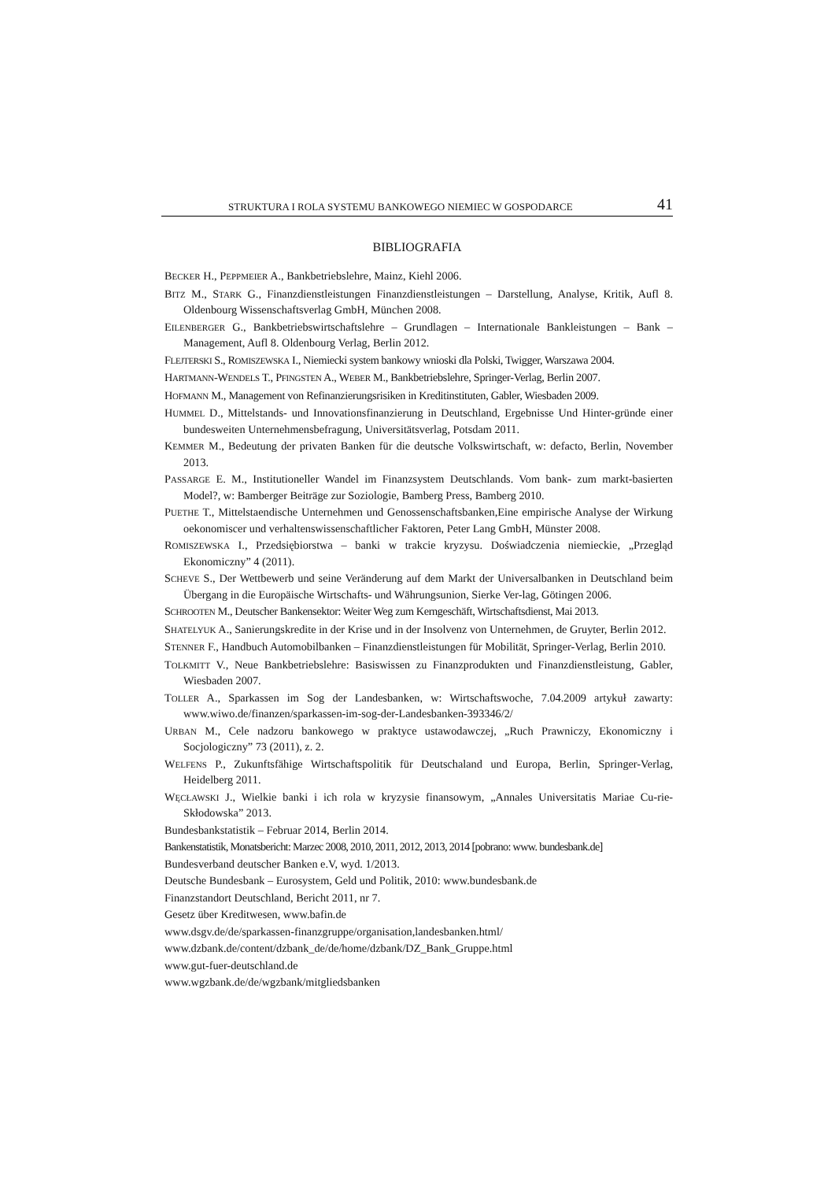STRUKTURA I ROLA SYSTEMU BANKOWEGO NIEMIEC W GOSPODARCE 41
BIBLIOGRAFIA
BECKER H., PEPPMEIER A., Bankbetriebslehre, Mainz, Kiehl 2006.
BITZ M., STARK G., Finanzdienstleistungen Finanzdienstleistungen – Darstellung, Analyse, Kritik, Aufl 8. Oldenbourg Wissenschaftsverlag GmbH, München 2008.
EILENBERGER G., Bankbetriebswirtschaftslehre – Grundlagen – Internationale Bankleistungen – Bank – Management, Aufl 8. Oldenbourg Verlag, Berlin 2012.
FLEJTERSKI S., ROMISZEWSKA I., Niemiecki system bankowy wnioski dla Polski, Twigger, Warszawa 2004.
HARTMANN-WENDELS T., PFINGSTEN A., WEBER M., Bankbetriebslehre, Springer-Verlag, Berlin 2007.
HOFMANN M., Management von Refinanzierungsrisiken in Kreditinstituten, Gabler, Wiesbaden 2009.
HUMMEL D., Mittelstands- und Innovationsfinanzierung in Deutschland, Ergebnisse Und Hinter-gründe einer bundesweiten Unternehmensbefragung, Universitätsverlag, Potsdam 2011.
KEMMER M., Bedeutung der privaten Banken für die deutsche Volkswirtschaft, w: defacto, Berlin, November 2013.
PASSARGE E. M., Institutioneller Wandel im Finanzsystem Deutschlands. Vom bank- zum markt-basierten Model?, w: Bamberger Beiträge zur Soziologie, Bamberg Press, Bamberg 2010.
PUETHE T., Mittelstaendische Unternehmen und Genossenschaftsbanken,Eine empirische Analyse der Wirkung oekonomiscer und verhaltenswissenschaftlicher Faktoren, Peter Lang GmbH, Münster 2008.
ROMISZEWSKA I., Przedsiębiorstwa – banki w trakcie kryzysu. Doświadczenia niemieckie, „Przegląd Ekonomiczny” 4 (2011).
SCHEVE S., Der Wettbewerb und seine Veränderung auf dem Markt der Universalbanken in Deutschland beim Übergang in die Europäische Wirtschafts- und Währungsunion, Sierke Ver-lag, Götingen 2006.
SCHROOTEN M., Deutscher Bankensektor: Weiter Weg zum Kerngeschäft, Wirtschaftsdienst, Mai 2013.
SHATELYUK A., Sanierungskredite in der Krise und in der Insolvenz von Unternehmen, de Gruyter, Berlin 2012.
STENNER F., Handbuch Automobilbanken – Finanzdienstleistungen für Mobilität, Springer-Verlag, Berlin 2010.
TOLKMITT V., Neue Bankbetriebslehre: Basiswissen zu Finanzprodukten und Finanzdienstleistung, Gabler, Wiesbaden 2007.
TOLLER A., Sparkassen im Sog der Landesbanken, w: Wirtschaftswoche, 7.04.2009 artykuł zawarty: www.wiwo.de/finanzen/sparkassen-im-sog-der-Landesbanken-393346/2/
URBAN M., Cele nadzoru bankowego w praktyce ustawodawczej, „Ruch Prawniczy, Ekonomiczny i Socjologiczny” 73 (2011), z. 2.
WELFENS P., Zukunftsfähige Wirtschaftspolitik für Deutschaland und Europa, Berlin, Springer-Verlag, Heidelberg 2011.
WĘCŁAWSKI J., Wielkie banki i ich rola w kryzysie finansowym, „Annales Universitatis Mariae Cu-rie-Skłodowska” 2013.
Bundesbankstatistik – Februar 2014, Berlin 2014.
Bankenstatistik, Monatsbericht: Marzec 2008, 2010, 2011, 2012, 2013, 2014 [pobrano: www. bundesbank.de]
Bundesverband deutscher Banken e.V, wyd. 1/2013.
Deutsche Bundesbank – Eurosystem, Geld und Politik, 2010: www.bundesbank.de
Finanzstandort Deutschland, Bericht 2011, nr 7.
Gesetz über Kreditwesen, www.bafin.de
www.dsgv.de/de/sparkassen-finanzgruppe/organisation,landesbanken.html/
www.dzbank.de/content/dzbank_de/de/home/dzbank/DZ_Bank_Gruppe.html
www.gut-fuer-deutschland.de
www.wgzbank.de/de/wgzbank/mitgliedsbanken